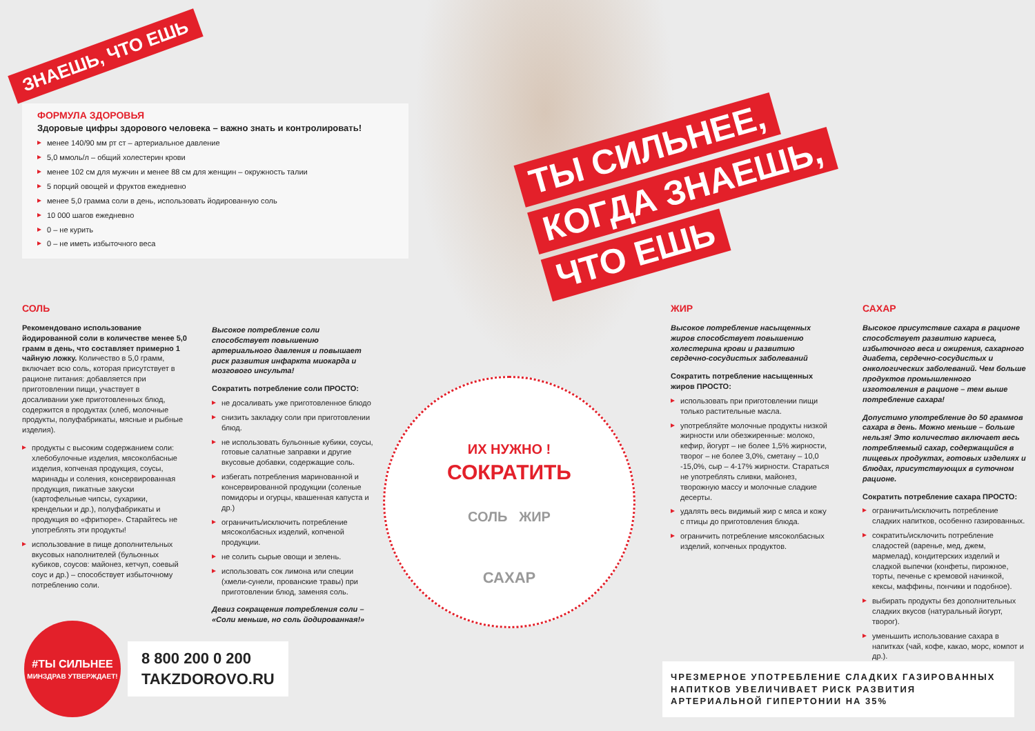ЗНАЕШЬ, ЧТО ЕШЬ
ФОРМУЛА ЗДОРОВЬЯ
Здоровые цифры здорового человека – важно знать и контролировать!
менее 140/90 мм рт ст – артериальное давление
5,0 ммоль/л – общий холестерин крови
менее 102 см для мужчин и менее 88 см для женщин – окружность талии
5 порций овощей и фруктов ежедневно
менее 5,0 грамма соли в день, использовать йодированную соль
10 000 шагов ежедневно
0 – не курить
0 – не иметь избыточного веса
ТЫ СИЛЬНЕЕ,
КОГДА ЗНАЕШЬ,
ЧТО ЕШЬ
СОЛЬ
Рекомендовано использование йодированной соли в количестве менее 5,0 грамм в день, что составляет примерно 1 чайную ложку. Количество в 5,0 грамм, включает всю соль, которая присутствует в рационе питания: добавляется при приготовлении пищи, участвует в досаливании уже приготовленных блюд, содержится в продуктах (хлеб, молочные продукты, полуфабрикаты, мясные и рыбные изделия).
продукты с высоким содержанием соли: хлебобулочные изделия, мясоколбасные изделия, копченая продукция, соусы, маринады и соления, консервированная продукция, пикатные закуски (картофельные чипсы, сухарики, крендельки и др.), полуфабрикаты и продукция во «фритюре». Старайтесь не употреблять эти продукты!
использование в пище дополнительных вкусовых наполнителей (бульонных кубиков, соусов: майонез, кетчуп, соевый соус и др.) – способствует избыточному потреблению соли.
Высокое потребление соли способствует повышению артериального давления и повышает риск развития инфаркта миокарда и мозгового инсульта!
Сократить потребление соли ПРОСТО:
не досаливать уже приготовленное блюдо
снизить закладку соли при приготовлении блюд.
не использовать бульонные кубики, соусы, готовые салатные заправки и другие вкусовые добавки, содержащие соль.
избегать потребления маринованной и консервированной продукции (соленые помидоры и огурцы, квашенная капуста и др.)
ограничить/исключить потребление мясоколбасных изделий, копченой продукции.
не солить сырые овощи и зелень.
использовать сок лимона или специи (хмели-сунели, прованские травы) при приготовлении блюд, заменяя соль.
Девиз сокращения потребления соли – «Соли меньше, но соль йодированная!»
ИХ НУЖНО !
СОКРАТИТЬ
СОЛЬ ЖИР
САХАР
ЖИР
Высокое потребление насыщенных жиров способствует повышению холестерина крови и развитию сердечно-сосудистых заболеваний
Сократить потребление насыщенных жиров ПРОСТО:
использовать при приготовлении пищи только растительные масла.
употребляйте молочные продукты низкой жирности или обезжиренные: молоко, кефир, йогурт – не более 1,5% жирности, творог – не более 3,0%, сметану – 10,0 -15,0%, сыр – 4-17% жирности. Стараться не употреблять сливки, майонез, творожную массу и молочные сладкие десерты.
удалять весь видимый жир с мяса и кожу с птицы до приготовления блюда.
ограничить потребление мясоколбасных изделий, копченых продуктов.
САХАР
Высокое присутствие сахара в рационе способствует развитию кариеса, избыточного веса и ожирения, сахарного диабета, сердечно-сосудистых и онкологических заболеваний. Чем больше продуктов промышленного изготовления в рационе – тем выше потребление сахара!
Допустимо употребление до 50 граммов сахара в день. Можно меньше – больше нельзя! Это количество включает весь потребляемый сахар, содержащийся в пищевых продуктах, готовых изделиях и блюдах, присутствующих в суточном рационе.
Сократить потребление сахара ПРОСТО:
ограничить/исключить потребление сладких напитков, особенно газированных.
сократить/исключить потребление сладостей (варенье, мед, джем, мармелад), кондитерских изделий и сладкой выпечки (конфеты, пирожное, торты, печенье с кремовой начинкой, кексы, маффины, пончики и подобное).
выбирать продукты без дополнительных сладких вкусов (натуральный йогурт, творог).
уменьшить использование сахара в напитках (чай, кофе, какао, морс, компот и др.).
#ТЫ СИЛЬНЕЕ
МИНЗДРАВ УТВЕРЖДАЕТ!
8 800 200 0 200
TAKZDOROVO.RU
ЧРЕЗМЕРНОЕ УПОТРЕБЛЕНИЕ СЛАДКИХ ГАЗИРОВАННЫХ НАПИТКОВ УВЕЛИЧИВАЕТ РИСК РАЗВИТИЯ АРТЕРИАЛЬНОЙ ГИПЕРТОНИИ НА 35%